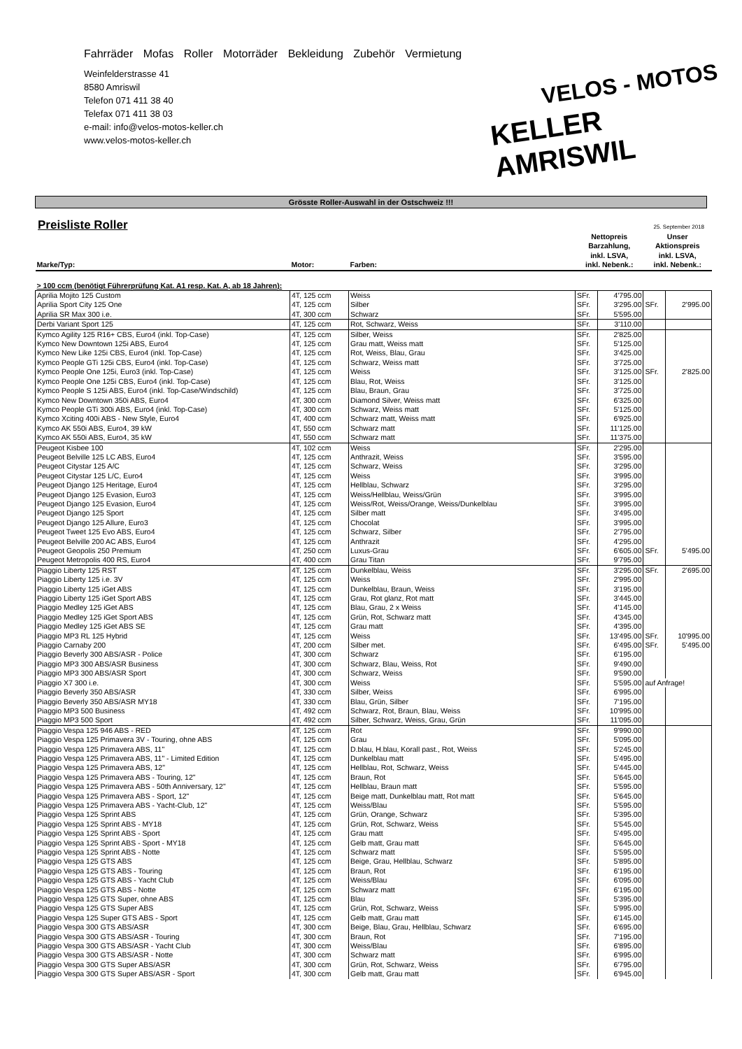Fahrräder Mofas Roller Motorräder Bekleidung Zubehör Vermietung
Weinfelderstrasse 41
8580 Amriswil
Telefon 071 411 38 40
Telefax 071 411 38 03
e-mail: info@velos-motos-keller.ch
www.velos-motos-keller.ch
VELOS - MOTOS
KELLER AMRISWIL
Grösste Roller-Auswahl in der Ostschweiz !!!
Preisliste Roller
25. September 2018
| Marke/Typ: | Motor: | Farben: | Nettopreis Barzahlung, inkl. LSVA, inkl. Nebenk.: | | Unser Aktionspreis inkl. LSVA, inkl. Nebenk.: | |
| --- | --- | --- | --- | --- | --- | --- |
| > 100 ccm (benötigt Führerprüfung Kat. A1 resp. Kat. A, ab 18 Jahren): | | | | | | |
| Aprilia Mojito 125 Custom | 4T, 125 ccm | Weiss | SFr. | 4'795.00 | | |
| Aprilia Sport City 125 One | 4T, 125 ccm | Silber | SFr. | 3'295.00 | SFr. | 2'995.00 |
| Aprilia SR Max 300 i.e. | 4T, 300 ccm | Schwarz | SFr. | 5'595.00 | | |
| Derbi Variant Sport 125 | 4T, 125 ccm | Rot, Schwarz, Weiss | SFr. | 3'110.00 | | |
| Kymco Agility 125 R16+ CBS, Euro4 (inkl. Top-Case) | 4T, 125 ccm | Silber, Weiss | SFr. | 2'825.00 | | |
| Kymco New Downtown 125i ABS, Euro4 | 4T, 125 ccm | Grau matt, Weiss matt | SFr. | 5'125.00 | | |
| Kymco New Like 125i CBS, Euro4 (inkl. Top-Case) | 4T, 125 ccm | Rot, Weiss, Blau, Grau | SFr. | 3'425.00 | | |
| Kymco People GTi 125i CBS, Euro4 (inkl. Top-Case) | 4T, 125 ccm | Schwarz, Weiss matt | SFr. | 3'725.00 | | |
| Kymco People One 125i, Euro3 (inkl. Top-Case) | 4T, 125 ccm | Weiss | SFr. | 3'125.00 | SFr. | 2'825.00 |
| Kymco People One 125i CBS, Euro4 (inkl. Top-Case) | 4T, 125 ccm | Blau, Rot, Weiss | SFr. | 3'125.00 | | |
| Kymco People S 125i ABS, Euro4 (inkl. Top-Case/Windschild) | 4T, 125 ccm | Blau, Braun, Grau | SFr. | 3'725.00 | | |
| Kymco New Downtown 350i ABS, Euro4 | 4T, 300 ccm | Diamond Silver, Weiss matt | SFr. | 6'325.00 | | |
| Kymco People GTi 300i ABS, Euro4 (inkl. Top-Case) | 4T, 300 ccm | Schwarz, Weiss matt | SFr. | 5'125.00 | | |
| Kymco Xciting 400i ABS - New Style, Euro4 | 4T, 400 ccm | Schwarz matt, Weiss matt | SFr. | 6'925.00 | | |
| Kymco AK 550i ABS, Euro4, 39 kW | 4T, 550 ccm | Schwarz matt | SFr. | 11'125.00 | | |
| Kymco AK 550i ABS, Euro4, 35 kW | 4T, 550 ccm | Schwarz matt | SFr. | 11'375.00 | | |
| Peugeot Kisbee 100 | 4T, 102 ccm | Weiss | SFr. | 2'295.00 | | |
| Peugeot Belville 125 LC ABS, Euro4 | 4T, 125 ccm | Anthrazit, Weiss | SFr. | 3'595.00 | | |
| Peugeot Citystar 125 A/C | 4T, 125 ccm | Schwarz, Weiss | SFr. | 3'295.00 | | |
| Peugeot Citystar 125 L/C, Euro4 | 4T, 125 ccm | Weiss | SFr. | 3'995.00 | | |
| Peugeot Django 125 Heritage, Euro4 | 4T, 125 ccm | Hellblau, Schwarz | SFr. | 3'295.00 | | |
| Peugeot Django 125 Evasion, Euro3 | 4T, 125 ccm | Weiss/Hellblau, Weiss/Grün | SFr. | 3'995.00 | | |
| Peugeot Django 125 Evasion, Euro4 | 4T, 125 ccm | Weiss/Rot, Weiss/Orange, Weiss/Dunkelblau | SFr. | 3'995.00 | | |
| Peugeot Django 125 Sport | 4T, 125 ccm | Silber matt | SFr. | 3'495.00 | | |
| Peugeot Django 125 Allure, Euro3 | 4T, 125 ccm | Chocolat | SFr. | 3'995.00 | | |
| Peugeot Tweet 125 Evo ABS, Euro4 | 4T, 125 ccm | Schwarz, Silber | SFr. | 2'795.00 | | |
| Peugeot Belville 200 AC ABS, Euro4 | 4T, 125 ccm | Anthrazit | SFr. | 4'295.00 | | |
| Peugeot Geopolis 250 Premium | 4T, 250 ccm | Luxus-Grau | SFr. | 6'605.00 | SFr. | 5'495.00 |
| Peugeot Metropolis 400 RS, Euro4 | 4T, 400 ccm | Grau Titan | SFr. | 9'795.00 | | |
| Piaggio Liberty 125 RST | 4T, 125 ccm | Dunkelblau, Weiss | SFr. | 3'295.00 | SFr. | 2'695.00 |
| Piaggio Liberty 125 i.e. 3V | 4T, 125 ccm | Weiss | SFr. | 2'995.00 | | |
| Piaggio Liberty 125 iGet ABS | 4T, 125 ccm | Dunkelblau, Braun, Weiss | SFr. | 3'195.00 | | |
| Piaggio Liberty 125 iGet Sport ABS | 4T, 125 ccm | Grau, Rot glanz, Rot matt | SFr. | 3'445.00 | | |
| Piaggio Medley 125 iGet ABS | 4T, 125 ccm | Blau, Grau, 2 x Weiss | SFr. | 4'145.00 | | |
| Piaggio Medley 125 iGet Sport ABS | 4T, 125 ccm | Grün, Rot, Schwarz matt | SFr. | 4'345.00 | | |
| Piaggio Medley 125 iGet ABS SE | 4T, 125 ccm | Grau matt | SFr. | 4'395.00 | | |
| Piaggio MP3 RL 125 Hybrid | 4T, 125 ccm | Weiss | SFr. | 13'495.00 | SFr. | 10'995.00 |
| Piaggio Carnaby 200 | 4T, 200 ccm | Silber met. | SFr. | 6'495.00 | SFr. | 5'495.00 |
| Piaggio Beverly 300 ABS/ASR - Police | 4T, 300 ccm | Schwarz | SFr. | 6'195.00 | | |
| Piaggio MP3 300 ABS/ASR Business | 4T, 300 ccm | Schwarz, Blau, Weiss, Rot | SFr. | 9'490.00 | | |
| Piaggio MP3 300 ABS/ASR Sport | 4T, 300 ccm | Schwarz, Weiss | SFr. | 9'590.00 | | |
| Piaggio X7 300 i.e. | 4T, 300 ccm | Weiss | SFr. | 5'595.00 | auf Anfrage! | |
| Piaggio Beverly 350 ABS/ASR | 4T, 330 ccm | Silber, Weiss | SFr. | 6'995.00 | | |
| Piaggio Beverly 350 ABS/ASR MY18 | 4T, 330 ccm | Blau, Grün, Silber | SFr. | 7'195.00 | | |
| Piaggio MP3 500 Business | 4T, 492 ccm | Schwarz, Rot, Braun, Blau, Weiss | SFr. | 10'995.00 | | |
| Piaggio MP3 500 Sport | 4T, 492 ccm | Silber, Schwarz, Weiss, Grau, Grün | SFr. | 11'095.00 | | |
| Piaggio Vespa 125 946 ABS - RED | 4T, 125 ccm | Rot | SFr. | 9'990.00 | | |
| Piaggio Vespa 125 Primavera 3V - Touring, ohne ABS | 4T, 125 ccm | Grau | SFr. | 5'095.00 | | |
| Piaggio Vespa 125 Primavera ABS, 11" | 4T, 125 ccm | D.blau, H.blau, Korall past., Rot, Weiss | SFr. | 5'245.00 | | |
| Piaggio Vespa 125 Primavera ABS, 11" - Limited Edition | 4T, 125 ccm | Dunkelblau matt | SFr. | 5'495.00 | | |
| Piaggio Vespa 125 Primavera ABS, 12" | 4T, 125 ccm | Hellblau, Rot, Schwarz, Weiss | SFr. | 5'445.00 | | |
| Piaggio Vespa 125 Primavera ABS - Touring, 12" | 4T, 125 ccm | Braun, Rot | SFr. | 5'645.00 | | |
| Piaggio Vespa 125 Primavera ABS - 50th Anniversary, 12" | 4T, 125 ccm | Hellblau, Braun matt | SFr. | 5'595.00 | | |
| Piaggio Vespa 125 Primavera ABS - Sport, 12" | 4T, 125 ccm | Beige matt, Dunkelblau matt, Rot matt | SFr. | 5'645.00 | | |
| Piaggio Vespa 125 Primavera ABS - Yacht-Club, 12" | 4T, 125 ccm | Weiss/Blau | SFr. | 5'595.00 | | |
| Piaggio Vespa 125 Sprint ABS | 4T, 125 ccm | Grün, Orange, Schwarz | SFr. | 5'395.00 | | |
| Piaggio Vespa 125 Sprint ABS - MY18 | 4T, 125 ccm | Grün, Rot, Schwarz, Weiss | SFr. | 5'545.00 | | |
| Piaggio Vespa 125 Sprint ABS - Sport | 4T, 125 ccm | Grau matt | SFr. | 5'495.00 | | |
| Piaggio Vespa 125 Sprint ABS - Sport - MY18 | 4T, 125 ccm | Gelb matt, Grau matt | SFr. | 5'645.00 | | |
| Piaggio Vespa 125 Sprint ABS - Notte | 4T, 125 ccm | Schwarz matt | SFr. | 5'595.00 | | |
| Piaggio Vespa 125 GTS ABS | 4T, 125 ccm | Beige, Grau, Hellblau, Schwarz | SFr. | 5'895.00 | | |
| Piaggio Vespa 125 GTS ABS - Touring | 4T, 125 ccm | Braun, Rot | SFr. | 6'195.00 | | |
| Piaggio Vespa 125 GTS ABS - Yacht Club | 4T, 125 ccm | Weiss/Blau | SFr. | 6'095.00 | | |
| Piaggio Vespa 125 GTS ABS - Notte | 4T, 125 ccm | Schwarz matt | SFr. | 6'195.00 | | |
| Piaggio Vespa 125 GTS Super, ohne ABS | 4T, 125 ccm | Blau | SFr. | 5'395.00 | | |
| Piaggio Vespa 125 GTS Super ABS | 4T, 125 ccm | Grün, Rot, Schwarz, Weiss | SFr. | 5'995.00 | | |
| Piaggio Vespa 125 Super GTS ABS - Sport | 4T, 125 ccm | Gelb matt, Grau matt | SFr. | 6'145.00 | | |
| Piaggio Vespa 300 GTS ABS/ASR | 4T, 300 ccm | Beige, Blau, Grau, Hellblau, Schwarz | SFr. | 6'695.00 | | |
| Piaggio Vespa 300 GTS ABS/ASR - Touring | 4T, 300 ccm | Braun, Rot | SFr. | 7'195.00 | | |
| Piaggio Vespa 300 GTS ABS/ASR - Yacht Club | 4T, 300 ccm | Weiss/Blau | SFr. | 6'895.00 | | |
| Piaggio Vespa 300 GTS ABS/ASR - Notte | 4T, 300 ccm | Schwarz matt | SFr. | 6'995.00 | | |
| Piaggio Vespa 300 GTS Super ABS/ASR | 4T, 300 ccm | Grün, Rot, Schwarz, Weiss | SFr. | 6'795.00 | | |
| Piaggio Vespa 300 GTS Super ABS/ASR - Sport | 4T, 300 ccm | Gelb matt, Grau matt | SFr. | 6'945.00 | | |